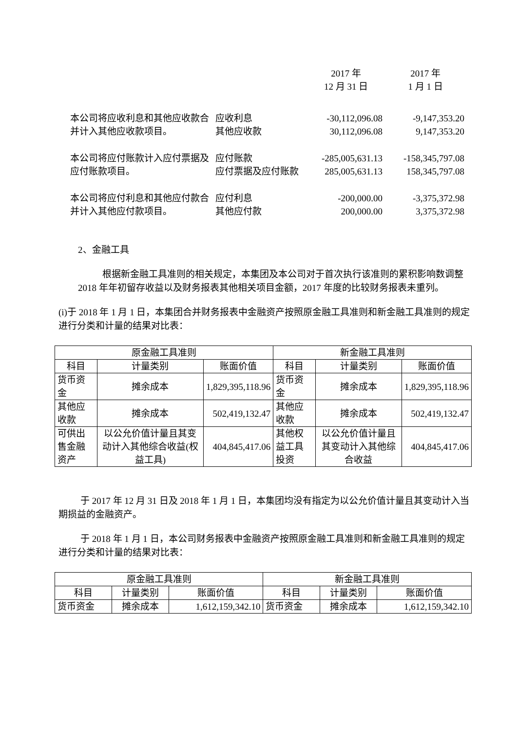| | | 2017 年 12 月 31 日 | 2017 年 1 月 1 日 |
| 本公司将应收利息和其他应收款合并计入其他应收款项目。 | 应收利息 其他应收款 | -30,112,096.08 30,112,096.08 | -9,147,353.20 9,147,353.20 |
| 本公司将应付账款计入应付票据及应付账款项目。 | 应付账款 应付票据及应付账款 | -285,005,631.13 285,005,631.13 | -158,345,797.08 158,345,797.08 |
| 本公司将应付利息和其他应付款合并计入其他应付款项目。 | 应付利息 其他应付款 | -200,000.00 200,000.00 | -3,375,372.98 3,375,372.98 |
2、金融工具
根据新金融工具准则的相关规定，本集团及本公司对于首次执行该准则的累积影响数调整 2018 年年初留存收益以及财务报表其他相关项目金额，2017 年度的比较财务报表未重列。
(i)于 2018 年 1 月 1 日，本集团合并财务报表中金融资产按照原金融工具准则和新金融工具准则的规定进行分类和计量的结果对比表：
| 原金融工具准则 | | | 新金融工具准则 | | |
| --- | --- | --- | --- | --- | --- |
| 科目 | 计量类别 | 账面价值 | 科目 | 计量类别 | 账面价值 |
| 货币资金 | 摊余成本 | 1,829,395,118.96 | 货币资金 | 摊余成本 | 1,829,395,118.96 |
| 其他应收款 | 摊余成本 | 502,419,132.47 | 其他应收款 | 摊余成本 | 502,419,132.47 |
| 可供出售金融资产 | 以公允价值计量且其变动计入其他综合收益(权益工具) | 404,845,417.06 | 其他权益工具投资 | 以公允价值计量且其变动计入其他综合收益 | 404,845,417.06 |
于 2017 年 12 月 31 日及 2018 年 1 月 1 日，本集团均没有指定为以公允价值计量且其变动计入当期损益的金融资产。
于 2018 年 1 月 1 日，本公司财务报表中金融资产按照原金融工具准则和新金融工具准则的规定进行分类和计量的结果对比表：
| 原金融工具准则 | | | 新金融工具准则 | | |
| --- | --- | --- | --- | --- | --- |
| 科目 | 计量类别 | 账面价值 | 科目 | 计量类别 | 账面价值 |
| 货币资金 | 摊余成本 | 1,612,159,342.10 | 货币资金 | 摊余成本 | 1,612,159,342.10 |